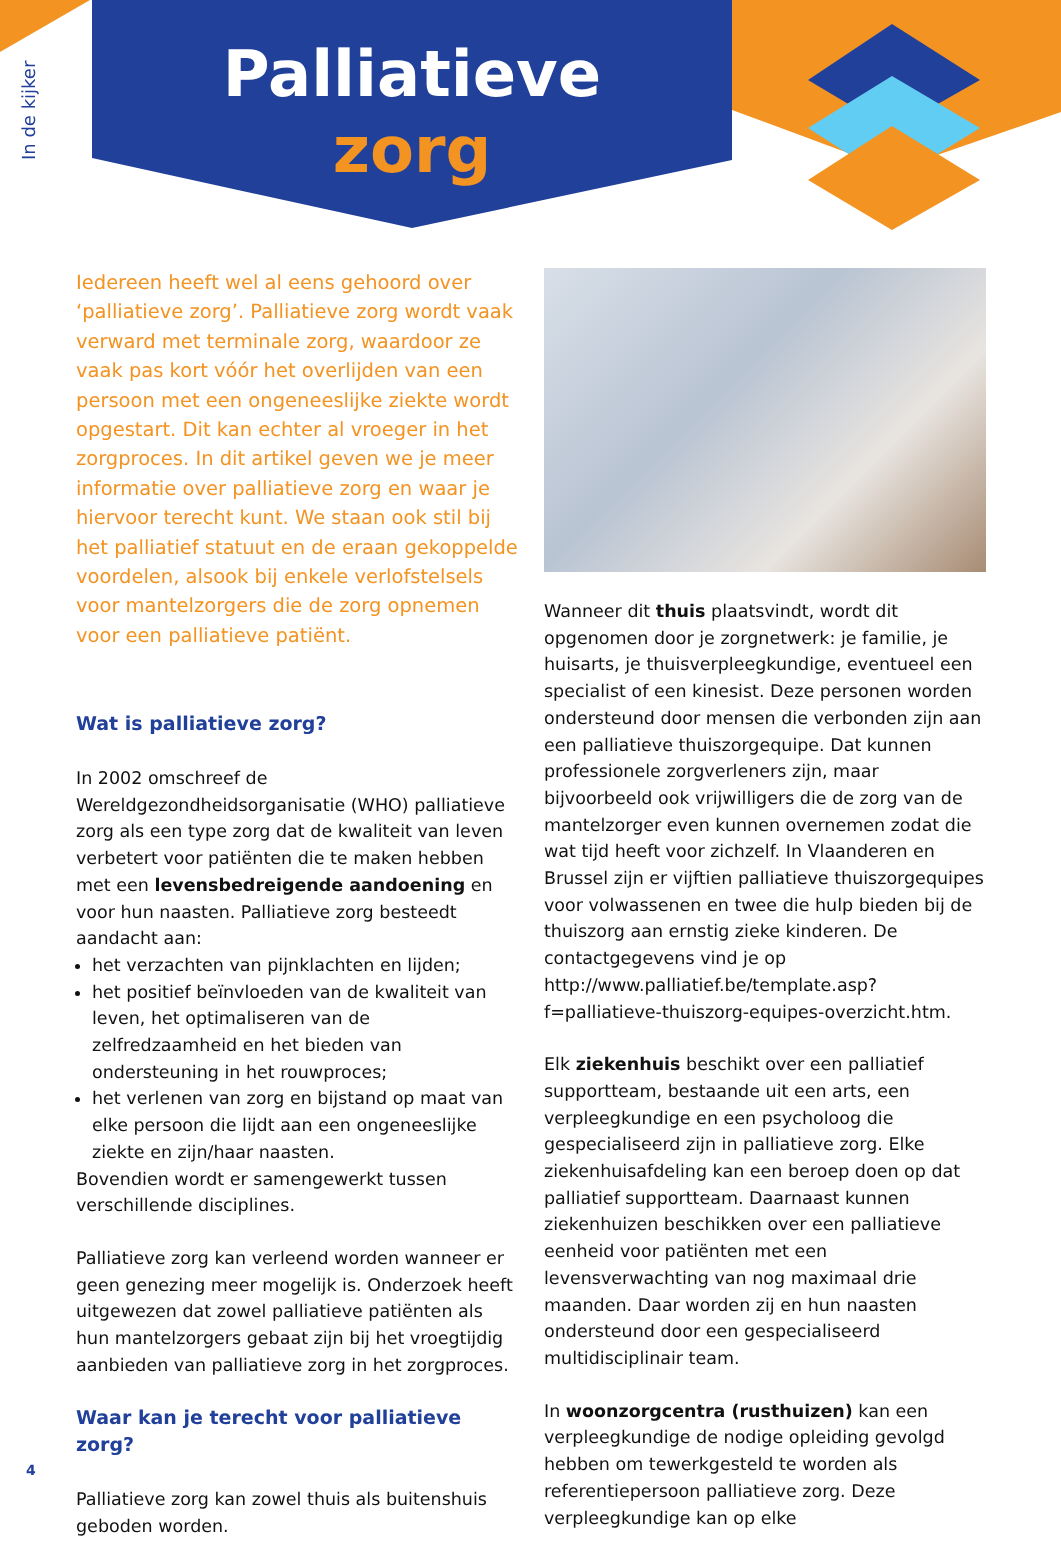In de kijker
Palliatieve
zorg
Iedereen heeft wel al eens gehoord over ‘palliatieve zorg’. Palliatieve zorg wordt vaak verward met terminale zorg, waardoor ze vaak pas kort vóór het overlijden van een persoon met een ongeneeslijke ziekte wordt opgestart. Dit kan echter al vroeger in het zorgproces. In dit artikel geven we je meer informatie over palliatieve zorg en waar je hiervoor terecht kunt. We staan ook stil bij het palliatief statuut en de eraan gekoppelde voordelen, alsook bij enkele verlofstelsels voor mantelzorgers die de zorg opnemen voor een palliatieve patiënt.
Wat is palliatieve zorg?
In 2002 omschreef de Wereldgezondheidsorganisatie (WHO) palliatieve zorg als een type zorg dat de kwaliteit van leven verbetert voor patiënten die te maken hebben met een levensbedreigende aandoening en voor hun naasten. Palliatieve zorg besteedt aandacht aan:
het verzachten van pijnklachten en lijden;
het positief beïnvloeden van de kwaliteit van leven, het optimaliseren van de zelfredzaamheid en het bieden van ondersteuning in het rouwproces;
het verlenen van zorg en bijstand op maat van elke persoon die lijdt aan een ongeneeslijke ziekte en zijn/haar naasten.
Bovendien wordt er samengewerkt tussen verschillende disciplines.
Palliatieve zorg kan verleend worden wanneer er geen genezing meer mogelijk is. Onderzoek heeft uitgewezen dat zowel palliatieve patiënten als hun mantelzorgers gebaat zijn bij het vroegtijdig aanbieden van palliatieve zorg in het zorgproces.
Waar kan je terecht voor palliatieve zorg?
Palliatieve zorg kan zowel thuis als buitenshuis geboden worden.
Wanneer dit thuis plaatsvindt, wordt dit opgenomen door je zorgnetwerk: je familie, je huisarts, je thuisverpleegkundige, eventueel een specialist of een kinesist. Deze personen worden ondersteund door mensen die verbonden zijn aan een palliatieve thuiszorgequipe. Dat kunnen professionele zorgverleners zijn, maar bijvoorbeeld ook vrijwilligers die de zorg van de mantelzorger even kunnen overnemen zodat die wat tijd heeft voor zichzelf. In Vlaanderen en Brussel zijn er vijftien palliatieve thuiszorgequipes voor volwassenen en twee die hulp bieden bij de thuiszorg aan ernstig zieke kinderen. De contactgegevens vind je op http://www.palliatief.be/template.asp?f=palliatieve-thuiszorg-equipes-overzicht.htm.
Elk ziekenhuis beschikt over een palliatief supportteam, bestaande uit een arts, een verpleegkundige en een psycholoog die gespecialiseerd zijn in palliatieve zorg. Elke ziekenhuisafdeling kan een beroep doen op dat palliatief supportteam. Daarnaast kunnen ziekenhuizen beschikken over een palliatieve eenheid voor patiënten met een levensverwachting van nog maximaal drie maanden. Daar worden zij en hun naasten ondersteund door een gespecialiseerd multidisciplinair team.
In woonzorgcentra (rusthuizen) kan een verpleegkundige de nodige opleiding gevolgd hebben om tewerkgesteld te worden als referentiepersoon palliatieve zorg. Deze verpleegkundige kan op elke
4